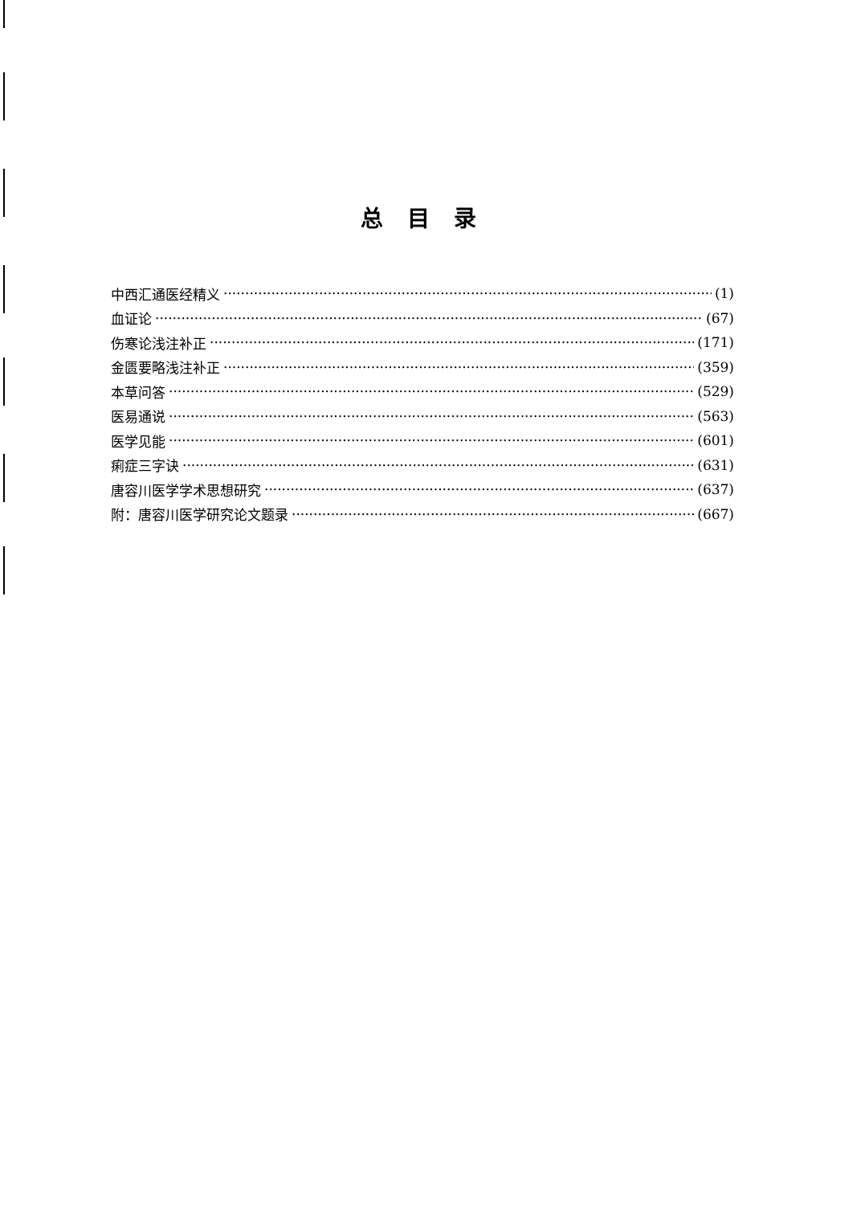总目录
中西汇通医经精义 (1)
血证论 (67)
伤寒论浅注补正 (171)
金匮要略浅注补正 (359)
本草问答 (529)
医易通说 (563)
医学见能 (601)
痢症三字诀 (631)
唐容川医学学术思想研究 (637)
附：唐容川医学研究论文题录 (667)